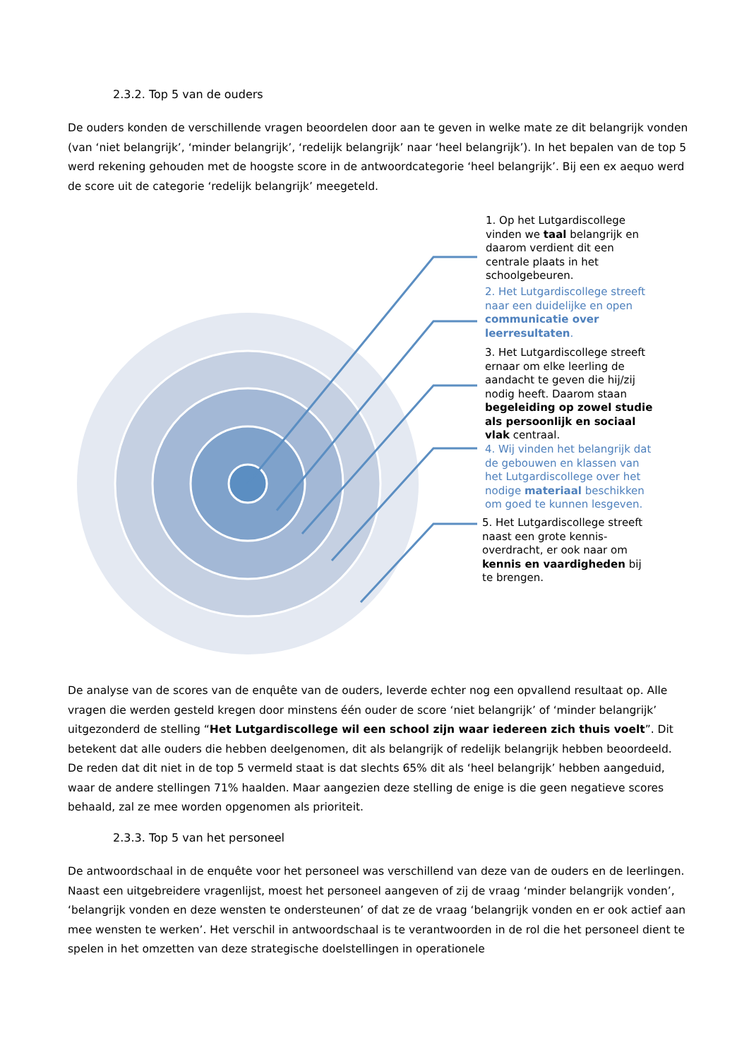2.3.2. Top 5 van de ouders
De ouders konden de verschillende vragen beoordelen door aan te geven in welke mate ze dit belangrijk vonden (van ‘niet belangrijk’, ‘minder belangrijk’, ‘redelijk belangrijk’ naar ‘heel belangrijk’). In het bepalen van de top 5 werd rekening gehouden met de hoogste score in de antwoordcategorie ‘heel belangrijk’. Bij een ex aequo werd de score uit de categorie ‘redelijk belangrijk’ meegeteld.
1. Op het Lutgardiscollege vinden we taal belangrijk en daarom verdient dit een centrale plaats in het schoolgebeuren.
2. Het Lutgardiscollege streeft naar een duidelijke en open communicatie over leerresultaten.
3. Het Lutgardiscollege streeft ernaar om elke leerling de aandacht te geven die hij/zij nodig heeft. Daarom staan begeleiding op zowel studie als persoonlijk en sociaal vlak centraal.
4. Wij vinden het belangrijk dat de gebouwen en klassen van het Lutgardiscollege over het nodige materiaal beschikken om goed te kunnen lesgeven.
5. Het Lutgardiscollege streeft naast een grote kennis-overdracht, er ook naar om kennis en vaardigheden bij te brengen.
De analyse van de scores van de enquête van de ouders, leverde echter nog een opvallend resultaat op. Alle vragen die werden gesteld kregen door minstens één ouder de score ‘niet belangrijk’ of ‘minder belangrijk’ uitgezonderd de stelling “Het Lutgardiscollege wil een school zijn waar iedereen zich thuis voelt”. Dit betekent dat alle ouders die hebben deelgenomen, dit als belangrijk of redelijk belangrijk hebben beoordeeld. De reden dat dit niet in de top 5 vermeld staat is dat slechts 65% dit als ‘heel belangrijk’ hebben aangeduid, waar de andere stellingen 71% haalden. Maar aangezien deze stelling de enige is die geen negatieve scores behaald, zal ze mee worden opgenomen als prioriteit.
2.3.3. Top 5 van het personeel
De antwoordschaal in de enquête voor het personeel was verschillend van deze van de ouders en de leerlingen. Naast een uitgebreidere vragenlijst, moest het personeel aangeven of zij de vraag ‘minder belangrijk vonden’, ‘belangrijk vonden en deze wensten te ondersteunen’ of dat ze de vraag ‘belangrijk vonden en er ook actief aan mee wensten te werken’. Het verschil in antwoordschaal is te verantwoorden in de rol die het personeel dient te spelen in het omzetten van deze strategische doelstellingen in operationele